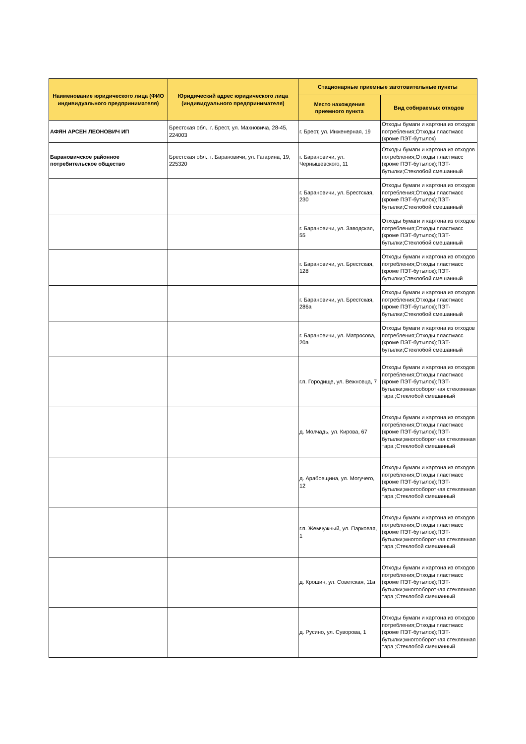| Наименование юридического лица (ФИО индивидуального предпринимателя) | Юридический адрес юридического лица (индивидуального предпринимателя) | Стационарные приемные заготовительные пункты | |
| --- | --- | --- | --- |
| | | Место нахождения приемного пункта | Вид собираемых отходов |
| АФЯН АРСЕН ЛЕОНОВИЧ ИП | Брестская обл., г. Брест, ул. Махновича, 28-45, 224003 | г. Брест, ул. Инженерная, 19 | Отходы бумаги и картона из отходов потребления;Отходы пластмасс (кроме ПЭТ-бутылок) |
| Барановичское районное потребительское общество | Брестская обл., г. Барановичи, ул. Гагарина, 19, 225320 | г. Барановичи, ул. Чернышевского, 11 | Отходы бумаги и картона из отходов потребления;Отходы пластмасс (кроме ПЭТ-бутылок);ПЭТ-бутылки;Стеклобой смешанный |
| | | г. Барановичи, ул. Брестская, 230 | Отходы бумаги и картона из отходов потребления;Отходы пластмасс (кроме ПЭТ-бутылок);ПЭТ-бутылки;Стеклобой смешанный |
| | | г. Барановичи, ул. Заводская, 55 | Отходы бумаги и картона из отходов потребления;Отходы пластмасс (кроме ПЭТ-бутылок);ПЭТ-бутылки;Стеклобой смешанный |
| | | г. Барановичи, ул. Брестская, 128 | Отходы бумаги и картона из отходов потребления;Отходы пластмасс (кроме ПЭТ-бутылок);ПЭТ-бутылки;Стеклобой смешанный |
| | | г. Барановичи, ул. Брестская, 286а | Отходы бумаги и картона из отходов потребления;Отходы пластмасс (кроме ПЭТ-бутылок);ПЭТ-бутылки;Стеклобой смешанный |
| | | г. Барановичи, ул. Матросова, 20а | Отходы бумаги и картона из отходов потребления;Отходы пластмасс (кроме ПЭТ-бутылок);ПЭТ-бутылки;Стеклобой смешанный |
| | | г.п. Городище, ул. Вежновца, 7 | Отходы бумаги и картона из отходов потребления;Отходы пластмасс (кроме ПЭТ-бутылок);ПЭТ-бутылки;многооборотная стеклянная тара ;Стеклобой смешанный |
| | | д. Молчадь, ул. Кирова, 67 | Отходы бумаги и картона из отходов потребления;Отходы пластмасс (кроме ПЭТ-бутылок);ПЭТ-бутылки;многооборотная стеклянная тара ;Стеклобой смешанный |
| | | д. Арабовщина, ул. Могучего, 12 | Отходы бумаги и картона из отходов потребления;Отходы пластмасс (кроме ПЭТ-бутылок);ПЭТ-бутылки;многооборотная стеклянная тара ;Стеклобой смешанный |
| | | г.п. Жемчужный, ул. Парковая, 1 | Отходы бумаги и картона из отходов потребления;Отходы пластмасс (кроме ПЭТ-бутылок);ПЭТ-бутылки;многооборотная стеклянная тара ;Стеклобой смешанный |
| | | д. Крошин, ул. Советская, 11а | Отходы бумаги и картона из отходов потребления;Отходы пластмасс (кроме ПЭТ-бутылок);ПЭТ-бутылки;многооборотная стеклянная тара ;Стеклобой смешанный |
| | | д. Русино, ул. Суворова, 1 | Отходы бумаги и картона из отходов потребления;Отходы пластмасс (кроме ПЭТ-бутылок);ПЭТ-бутылки;многооборотная стеклянная тара ;Стеклобой смешанный |